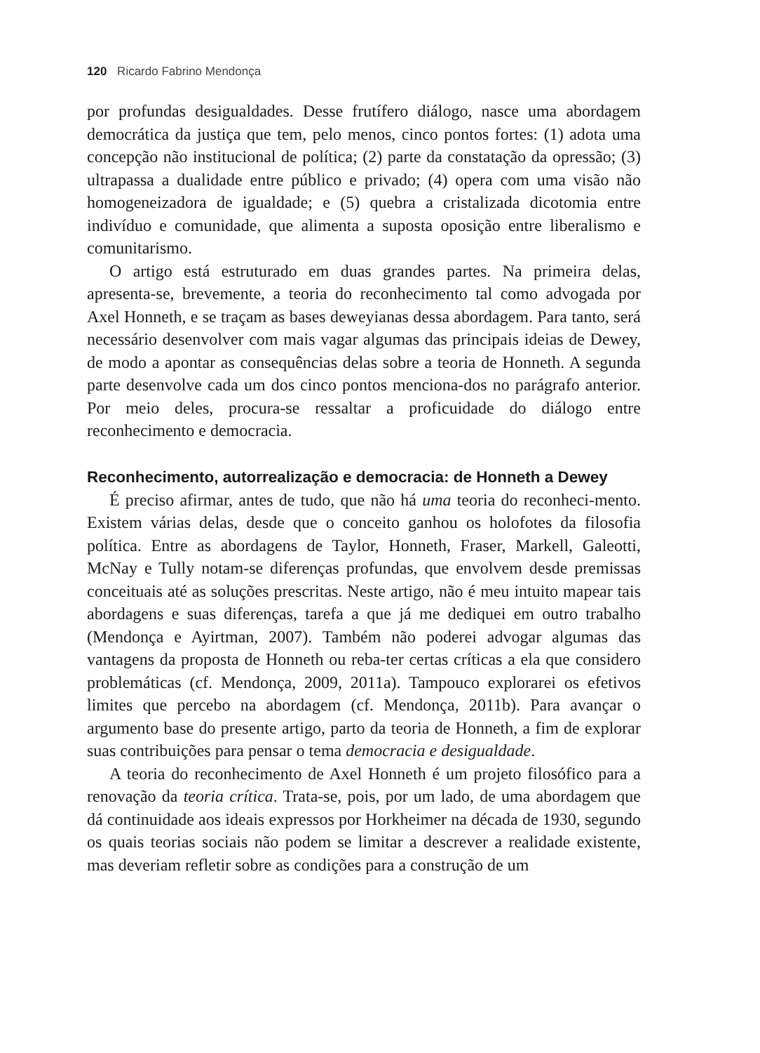120 Ricardo Fabrino Mendonça
por profundas desigualdades. Desse frutífero diálogo, nasce uma abordagem democrática da justiça que tem, pelo menos, cinco pontos fortes: (1) adota uma concepção não institucional de política; (2) parte da constatação da opressão; (3) ultrapassa a dualidade entre público e privado; (4) opera com uma visão não homogeneizadora de igualdade; e (5) quebra a cristalizada dicotomia entre indivíduo e comunidade, que alimenta a suposta oposição entre liberalismo e comunitarismo.
O artigo está estruturado em duas grandes partes. Na primeira delas, apresenta-se, brevemente, a teoria do reconhecimento tal como advogada por Axel Honneth, e se traçam as bases deweyianas dessa abordagem. Para tanto, será necessário desenvolver com mais vagar algumas das principais ideias de Dewey, de modo a apontar as consequências delas sobre a teoria de Honneth. A segunda parte desenvolve cada um dos cinco pontos menciona-dos no parágrafo anterior. Por meio deles, procura-se ressaltar a proficuidade do diálogo entre reconhecimento e democracia.
Reconhecimento, autorrealização e democracia: de Honneth a Dewey
É preciso afirmar, antes de tudo, que não há uma teoria do reconheci-mento. Existem várias delas, desde que o conceito ganhou os holofotes da filosofia política. Entre as abordagens de Taylor, Honneth, Fraser, Markell, Galeotti, McNay e Tully notam-se diferenças profundas, que envolvem desde premissas conceituais até as soluções prescritas. Neste artigo, não é meu intuito mapear tais abordagens e suas diferenças, tarefa a que já me dediquei em outro trabalho (Mendonça e Ayirtman, 2007). Também não poderei advogar algumas das vantagens da proposta de Honneth ou reba-ter certas críticas a ela que considero problemáticas (cf. Mendonça, 2009, 2011a). Tampouco explorarei os efetivos limites que percebo na abordagem (cf. Mendonça, 2011b). Para avançar o argumento base do presente artigo, parto da teoria de Honneth, a fim de explorar suas contribuições para pensar o tema democracia e desigualdade.
A teoria do reconhecimento de Axel Honneth é um projeto filosófico para a renovação da teoria crítica. Trata-se, pois, por um lado, de uma abordagem que dá continuidade aos ideais expressos por Horkheimer na década de 1930, segundo os quais teorias sociais não podem se limitar a descrever a realidade existente, mas deveriam refletir sobre as condições para a construção de um